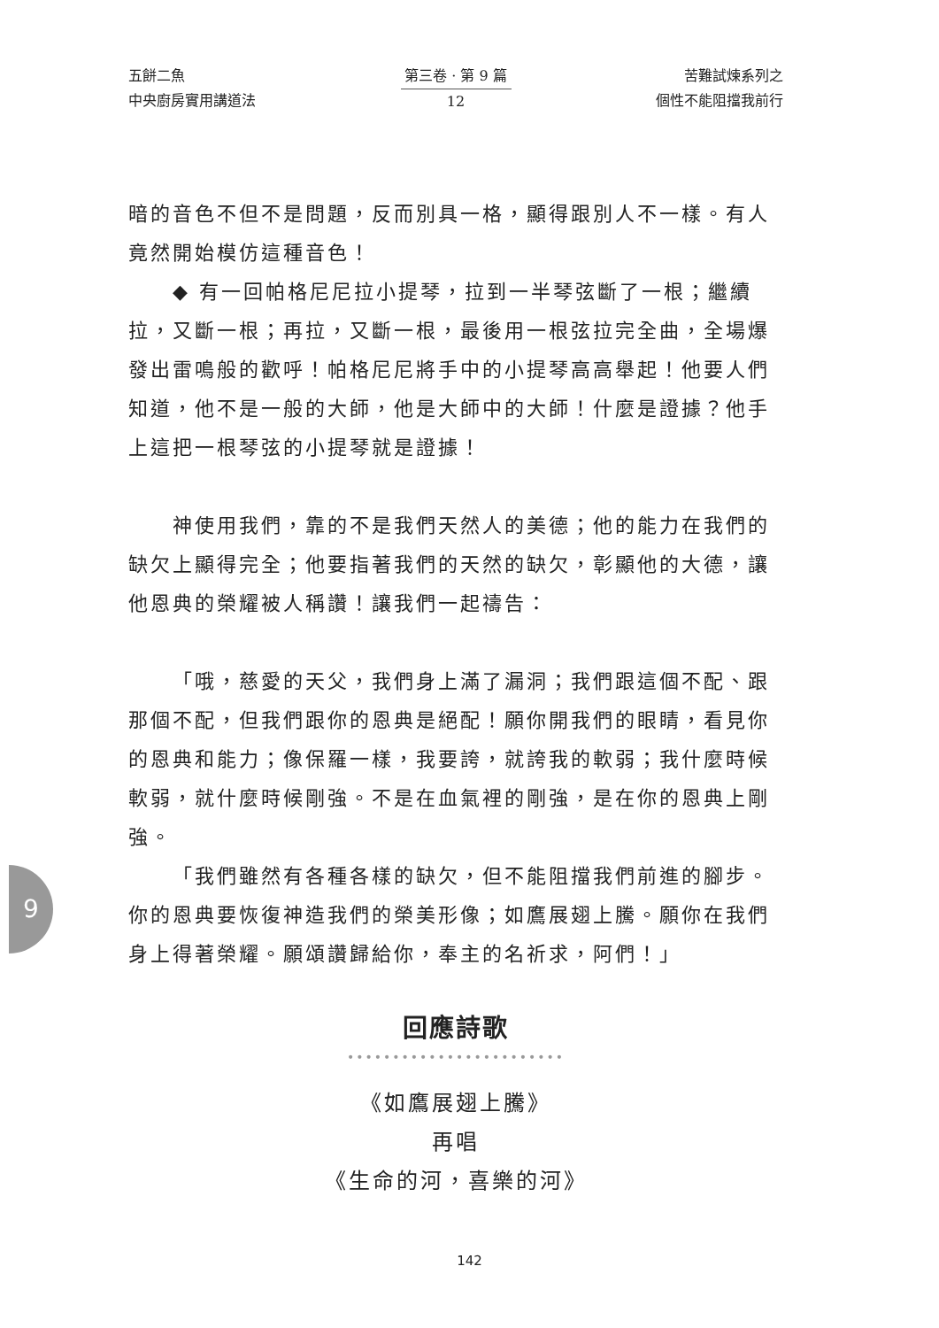五餅二魚
中央廚房實用講道法
第三卷 · 第 9 篇
12
苦難試煉系列之
個性不能阻擋我前行
暗的音色不但不是問題，反而別具一格，顯得跟別人不一樣。有人竟然開始模仿這種音色！
◆ 有一回帕格尼尼拉小提琴，拉到一半琴弦斷了一根；繼續拉，又斷一根；再拉，又斷一根，最後用一根弦拉完全曲，全場爆發出雷鳴般的歡呼！帕格尼尼將手中的小提琴高高舉起！他要人們知道，他不是一般的大師，他是大師中的大師！什麼是證據？他手上這把一根琴弦的小提琴就是證據！
神使用我們，靠的不是我們天然人的美德；他的能力在我們的缺欠上顯得完全；他要指著我們的天然的缺欠，彰顯他的大德，讓他恩典的榮耀被人稱讚！讓我們一起禱告：
「哦，慈愛的天父，我們身上滿了漏洞；我們跟這個不配、跟那個不配，但我們跟你的恩典是絕配！願你開我們的眼睛，看見你的恩典和能力；像保羅一樣，我要誇，就誇我的軟弱；我什麼時候軟弱，就什麼時候剛強。不是在血氣裡的剛強，是在你的恩典上剛強。
「我們雖然有各種各樣的缺欠，但不能阻擋我們前進的腳步。你的恩典要恢復神造我們的榮美形像；如鷹展翅上騰。願你在我們身上得著榮耀。願頌讚歸給你，奉主的名祈求，阿們！」
回應詩歌
••••••••••••••••••••••••
《如鷹展翅上騰》
再唱
《生命的河，喜樂的河》
9
142